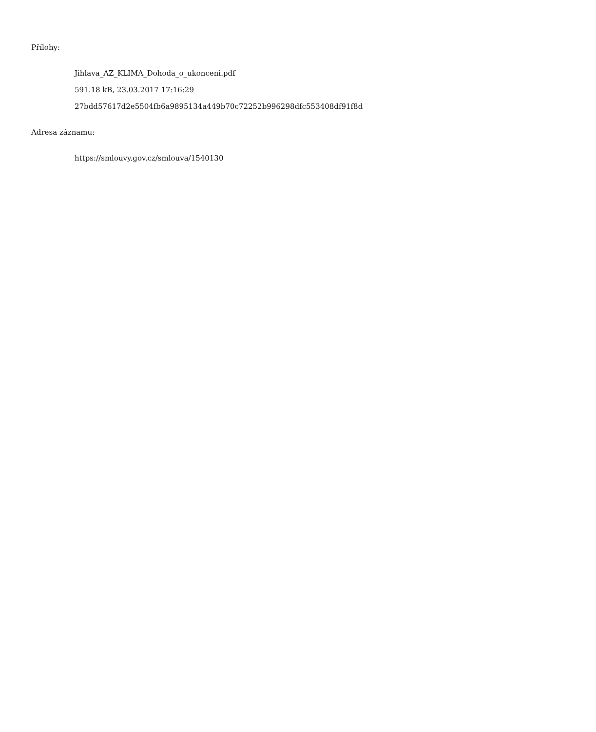Přílohy:
Jihlava_AZ_KLIMA_Dohoda_o_ukonceni.pdf
591.18 kB, 23.03.2017 17:16:29
27bdd57617d2e5504fb6a9895134a449b70c72252b996298dfc553408df91f8d
Adresa záznamu:
https://smlouvy.gov.cz/smlouva/1540130